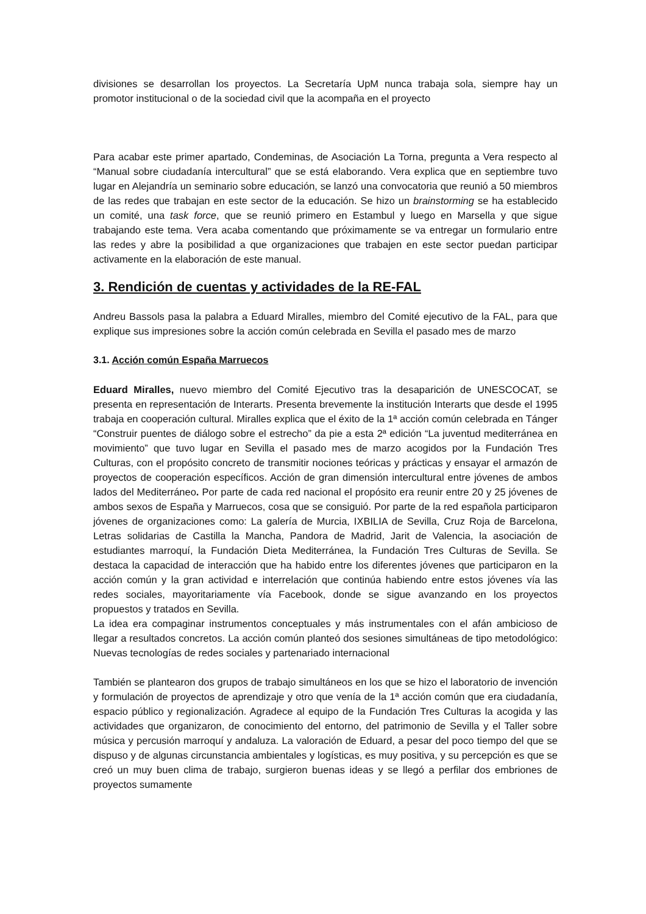divisiones se desarrollan los proyectos. La Secretaría UpM nunca trabaja sola, siempre hay un promotor institucional o de la sociedad civil que la acompaña en el proyecto
Para acabar este primer apartado, Condeminas, de Asociación La Torna, pregunta a Vera respecto al “Manual sobre ciudadanía intercultural” que se está elaborando. Vera explica que en septiembre tuvo lugar en Alejandría un seminario sobre educación, se lanzó una convocatoria que reunió a 50 miembros de las redes que trabajan en este sector de la educación. Se hizo un brainstorming se ha establecido un comité, una task force, que se reunió primero en Estambul y luego en Marsella y que sigue trabajando este tema. Vera acaba comentando que próximamente se va entregar un formulario entre las redes y abre la posibilidad a que organizaciones que trabajen en este sector puedan participar activamente en la elaboración de este manual.
3. Rendición de cuentas y actividades de la RE-FAL
Andreu Bassols pasa la palabra a Eduard Miralles, miembro del Comité ejecutivo de la FAL, para que explique sus impresiones sobre la acción común celebrada en Sevilla el pasado mes de marzo
3.1. Acción común España Marruecos
Eduard Miralles, nuevo miembro del Comité Ejecutivo tras la desaparición de UNESCOCAT, se presenta en representación de Interarts. Presenta brevemente la institución Interarts que desde el 1995 trabaja en cooperación cultural. Miralles explica que el éxito de la 1ª acción común celebrada en Tánger “Construir puentes de diálogo sobre el estrecho” da pie a esta 2ª edición “La juventud mediterránea en movimiento” que tuvo lugar en Sevilla el pasado mes de marzo acogidos por la Fundación Tres Culturas, con el propósito concreto de transmitir nociones teóricas y prácticas y ensayar el armazón de proyectos de cooperación específicos. Acción de gran dimensión intercultural entre jóvenes de ambos lados del Mediterráneo. Por parte de cada red nacional el propósito era reunir entre 20 y 25 jóvenes de ambos sexos de España y Marruecos, cosa que se consiguió. Por parte de la red española participaron jóvenes de organizaciones como: La galería de Murcia, IXBILIA de Sevilla, Cruz Roja de Barcelona, Letras solidarias de Castilla la Mancha, Pandora de Madrid, Jarit de Valencia, la asociación de estudiantes marroquí, la Fundación Dieta Mediterránea, la Fundación Tres Culturas de Sevilla. Se destaca la capacidad de interacción que ha habido entre los diferentes jóvenes que participaron en la acción común y la gran actividad e interrelación que continúa habiendo entre estos jóvenes vía las redes sociales, mayoritariamente vía Facebook, donde se sigue avanzando en los proyectos propuestos y tratados en Sevilla.
La idea era compaginar instrumentos conceptuales y más instrumentales con el afán ambicioso de llegar a resultados concretos. La acción común planteó dos sesiones simultáneas de tipo metodológico: Nuevas tecnologías de redes sociales y partenariado internacional
También se plantearon dos grupos de trabajo simultáneos en los que se hizo el laboratorio de invención y formulación de proyectos de aprendizaje y otro que venía de la 1ª acción común que era ciudadanía, espacio público y regionalización. Agradece al equipo de la Fundación Tres Culturas la acogida y las actividades que organizaron, de conocimiento del entorno, del patrimonio de Sevilla y el Taller sobre música y percusión marroquí y andaluza. La valoración de Eduard, a pesar del poco tiempo del que se dispuso y de algunas circunstancia ambientales y logísticas, es muy positiva, y su percepción es que se creó un muy buen clima de trabajo, surgieron buenas ideas y se llegó a perfilar dos embriones de proyectos sumamente